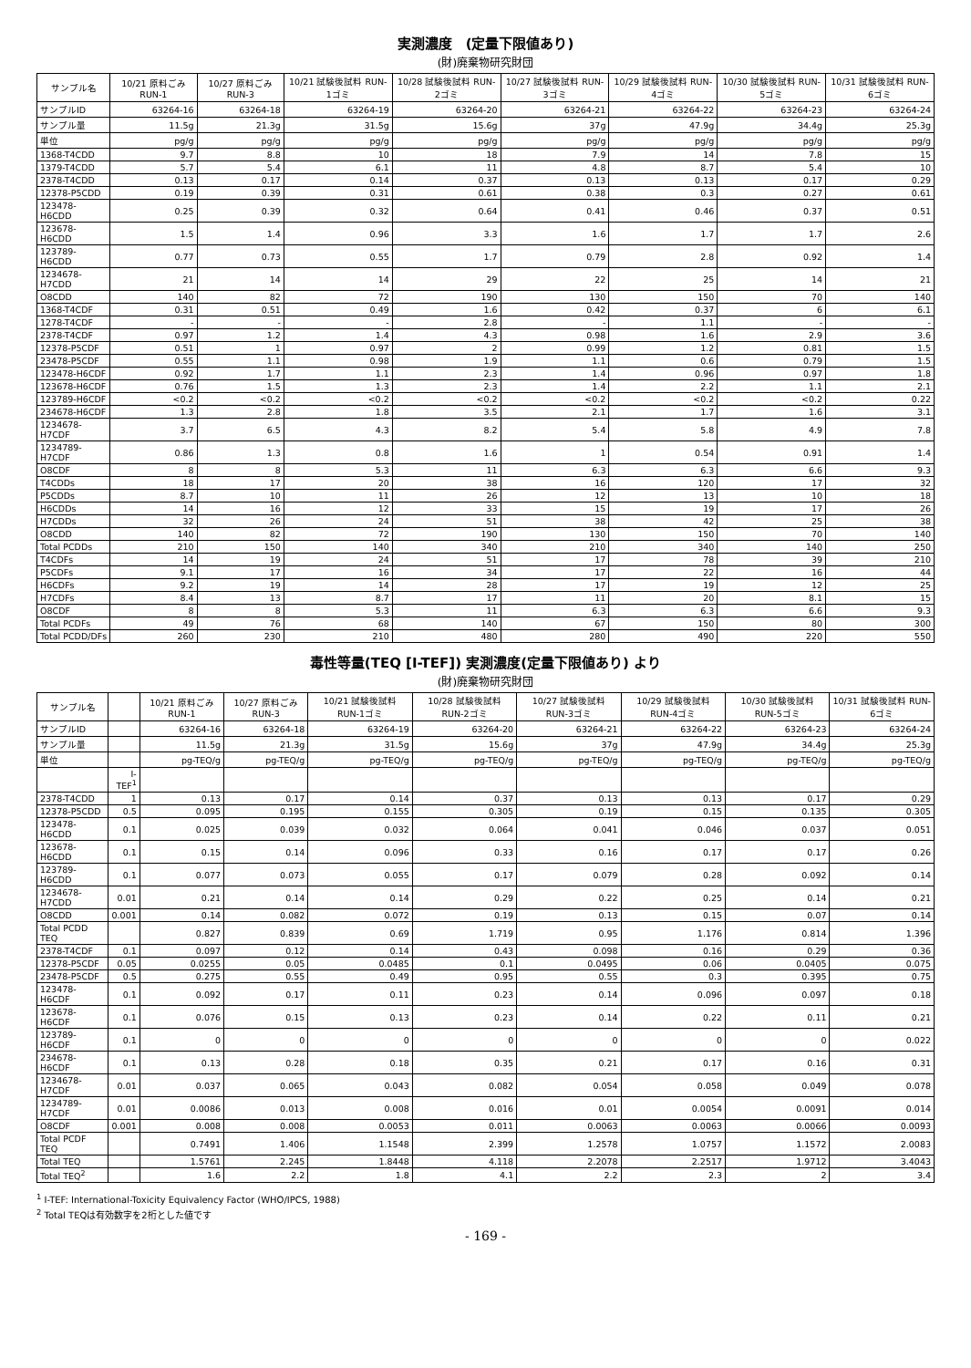実測濃度　(定量下限値あり)
(財)廃棄物研究財団
| サンプル名 | 10/21 原料ごみ RUN-1 | 10/27 原料ごみ RUN-3 | 10/21 試験後試料 RUN-1ゴミ | 10/28 試験後試料 RUN-2ゴミ | 10/27 試験後試料 RUN-3ゴミ | 10/29 試験後試料 RUN-4ゴミ | 10/30 試験後試料 RUN-5ゴミ | 10/31 試験後試料 RUN-6ゴミ |
| --- | --- | --- | --- | --- | --- | --- | --- | --- |
| サンプルID | 63264-16 | 63264-18 | 63264-19 | 63264-20 | 63264-21 | 63264-22 | 63264-23 | 63264-24 |
| サンプル量 | 11.5g | 21.3g | 31.5g | 15.6g | 37g | 47.9g | 34.4g | 25.3g |
| 単位 | pg/g | pg/g | pg/g | pg/g | pg/g | pg/g | pg/g | pg/g |
| 1368-T4CDD | 9.7 | 8.8 | 10 | 18 | 7.9 | 14 | 7.8 | 15 |
| 1379-T4CDD | 5.7 | 5.4 | 6.1 | 11 | 4.8 | 8.7 | 5.4 | 10 |
| 2378-T4CDD | 0.13 | 0.17 | 0.14 | 0.37 | 0.13 | 0.13 | 0.17 | 0.29 |
| 12378-P5CDD | 0.19 | 0.39 | 0.31 | 0.61 | 0.38 | 0.3 | 0.27 | 0.61 |
| 123478-H6CDD | 0.25 | 0.39 | 0.32 | 0.64 | 0.41 | 0.46 | 0.37 | 0.51 |
| 123678-H6CDD | 1.5 | 1.4 | 0.96 | 3.3 | 1.6 | 1.7 | 1.7 | 2.6 |
| 123789-H6CDD | 0.77 | 0.73 | 0.55 | 1.7 | 0.79 | 2.8 | 0.92 | 1.4 |
| 1234678-H7CDD | 21 | 14 | 14 | 29 | 22 | 25 | 14 | 21 |
| O8CDD | 140 | 82 | 72 | 190 | 130 | 150 | 70 | 140 |
| 1368-T4CDF | 0.31 | 0.51 | 0.49 | 1.6 | 0.42 | 0.37 | 6 | 6.1 |
| 1278-T4CDF | - | - | - | 2.8 | - | 1.1 | - | - |
| 2378-T4CDF | 0.97 | 1.2 | 1.4 | 4.3 | 0.98 | 1.6 | 2.9 | 3.6 |
| 12378-P5CDF | 0.51 | 1 | 0.97 | 2 | 0.99 | 1.2 | 0.81 | 1.5 |
| 23478-P5CDF | 0.55 | 1.1 | 0.98 | 1.9 | 1.1 | 0.6 | 0.79 | 1.5 |
| 123478-H6CDF | 0.92 | 1.7 | 1.1 | 2.3 | 1.4 | 0.96 | 0.97 | 1.8 |
| 123678-H6CDF | 0.76 | 1.5 | 1.3 | 2.3 | 1.4 | 2.2 | 1.1 | 2.1 |
| 123789-H6CDF | <0.2 | <0.2 | <0.2 | <0.2 | <0.2 | <0.2 | <0.2 | 0.22 |
| 234678-H6CDF | 1.3 | 2.8 | 1.8 | 3.5 | 2.1 | 1.7 | 1.6 | 3.1 |
| 1234678-H7CDF | 3.7 | 6.5 | 4.3 | 8.2 | 5.4 | 5.8 | 4.9 | 7.8 |
| 1234789-H7CDF | 0.86 | 1.3 | 0.8 | 1.6 | 1 | 0.54 | 0.91 | 1.4 |
| O8CDF | 8 | 8 | 5.3 | 11 | 6.3 | 6.3 | 6.6 | 9.3 |
| T4CDDs | 18 | 17 | 20 | 38 | 16 | 120 | 17 | 32 |
| P5CDDs | 8.7 | 10 | 11 | 26 | 12 | 13 | 10 | 18 |
| H6CDDs | 14 | 16 | 12 | 33 | 15 | 19 | 17 | 26 |
| H7CDDs | 32 | 26 | 24 | 51 | 38 | 42 | 25 | 38 |
| O8CDD | 140 | 82 | 72 | 190 | 130 | 150 | 70 | 140 |
| Total PCDDs | 210 | 150 | 140 | 340 | 210 | 340 | 140 | 250 |
| T4CDFs | 14 | 19 | 24 | 51 | 17 | 78 | 39 | 210 |
| P5CDFs | 9.1 | 17 | 16 | 34 | 17 | 22 | 16 | 44 |
| H6CDFs | 9.2 | 19 | 14 | 28 | 17 | 19 | 12 | 25 |
| H7CDFs | 8.4 | 13 | 8.7 | 17 | 11 | 20 | 8.1 | 15 |
| O8CDF | 8 | 8 | 5.3 | 11 | 6.3 | 6.3 | 6.6 | 9.3 |
| Total PCDFs | 49 | 76 | 68 | 140 | 67 | 150 | 80 | 300 |
| Total PCDD/DFs | 260 | 230 | 210 | 480 | 280 | 490 | 220 | 550 |
毒性等量(TEQ [I-TEF]) 実測濃度(定量下限値あり) より
(財)廃棄物研究財団
| サンプル名 | | 10/21 原料ごみ RUN-1 | 10/27 原料ごみ RUN-3 | 10/21 試験後試料 RUN-1ゴミ | 10/28 試験後試料 RUN-2ゴミ | 10/27 試験後試料 RUN-3ゴミ | 10/29 試験後試料 RUN-4ゴミ | 10/30 試験後試料 RUN-5ゴミ | 10/31 試験後試料 RUN-6ゴミ |
| --- | --- | --- | --- | --- | --- | --- | --- | --- | --- |
| サンプルID | | 63264-16 | 63264-18 | 63264-19 | 63264-20 | 63264-21 | 63264-22 | 63264-23 | 63264-24 |
| サンプル量 | | 11.5g | 21.3g | 31.5g | 15.6g | 37g | 47.9g | 34.4g | 25.3g |
| 単位 | | pg-TEQ/g | pg-TEQ/g | pg-TEQ/g | pg-TEQ/g | pg-TEQ/g | pg-TEQ/g | pg-TEQ/g | pg-TEQ/g |
| | I-TEF<sup>1</sup> | | | | | | | | |
| 2378-T4CDD | 1 | 0.13 | 0.17 | 0.14 | 0.37 | 0.13 | 0.13 | 0.17 | 0.29 |
| 12378-P5CDD | 0.5 | 0.095 | 0.195 | 0.155 | 0.305 | 0.19 | 0.15 | 0.135 | 0.305 |
| 123478-H6CDD | 0.1 | 0.025 | 0.039 | 0.032 | 0.064 | 0.041 | 0.046 | 0.037 | 0.051 |
| 123678-H6CDD | 0.1 | 0.15 | 0.14 | 0.096 | 0.33 | 0.16 | 0.17 | 0.17 | 0.26 |
| 123789-H6CDD | 0.1 | 0.077 | 0.073 | 0.055 | 0.17 | 0.079 | 0.28 | 0.092 | 0.14 |
| 1234678-H7CDD | 0.01 | 0.21 | 0.14 | 0.14 | 0.29 | 0.22 | 0.25 | 0.14 | 0.21 |
| O8CDD | 0.001 | 0.14 | 0.082 | 0.072 | 0.19 | 0.13 | 0.15 | 0.07 | 0.14 |
| Total PCDD TEQ | | 0.827 | 0.839 | 0.69 | 1.719 | 0.95 | 1.176 | 0.814 | 1.396 |
| 2378-T4CDF | 0.1 | 0.097 | 0.12 | 0.14 | 0.43 | 0.098 | 0.16 | 0.29 | 0.36 |
| 12378-P5CDF | 0.05 | 0.0255 | 0.05 | 0.0485 | 0.1 | 0.0495 | 0.06 | 0.0405 | 0.075 |
| 23478-P5CDF | 0.5 | 0.275 | 0.55 | 0.49 | 0.95 | 0.55 | 0.3 | 0.395 | 0.75 |
| 123478-H6CDF | 0.1 | 0.092 | 0.17 | 0.11 | 0.23 | 0.14 | 0.096 | 0.097 | 0.18 |
| 123678-H6CDF | 0.1 | 0.076 | 0.15 | 0.13 | 0.23 | 0.14 | 0.22 | 0.11 | 0.21 |
| 123789-H6CDF | 0.1 | 0 | 0 | 0 | 0 | 0 | 0 | 0 | 0.022 |
| 234678-H6CDF | 0.1 | 0.13 | 0.28 | 0.18 | 0.35 | 0.21 | 0.17 | 0.16 | 0.31 |
| 1234678-H7CDF | 0.01 | 0.037 | 0.065 | 0.043 | 0.082 | 0.054 | 0.058 | 0.049 | 0.078 |
| 1234789-H7CDF | 0.01 | 0.0086 | 0.013 | 0.008 | 0.016 | 0.01 | 0.0054 | 0.0091 | 0.014 |
| O8CDF | 0.001 | 0.008 | 0.008 | 0.0053 | 0.011 | 0.0063 | 0.0063 | 0.0066 | 0.0093 |
| Total PCDF TEQ | | 0.7491 | 1.406 | 1.1548 | 2.399 | 1.2578 | 1.0757 | 1.1572 | 2.0083 |
| Total TEQ | | 1.5761 | 2.245 | 1.8448 | 4.118 | 2.2078 | 2.2517 | 1.9712 | 3.4043 |
| Total TEQ<sup>2</sup> | | 1.6 | 2.2 | 1.8 | 4.1 | 2.2 | 2.3 | 2 | 3.4 |
<sup>1</sup> I-TEF: International-Toxicity Equivalency Factor (WHO/IPCS, 1988)
<sup>2</sup> Total TEQは有効数字を2桁とした値です
- 169 -